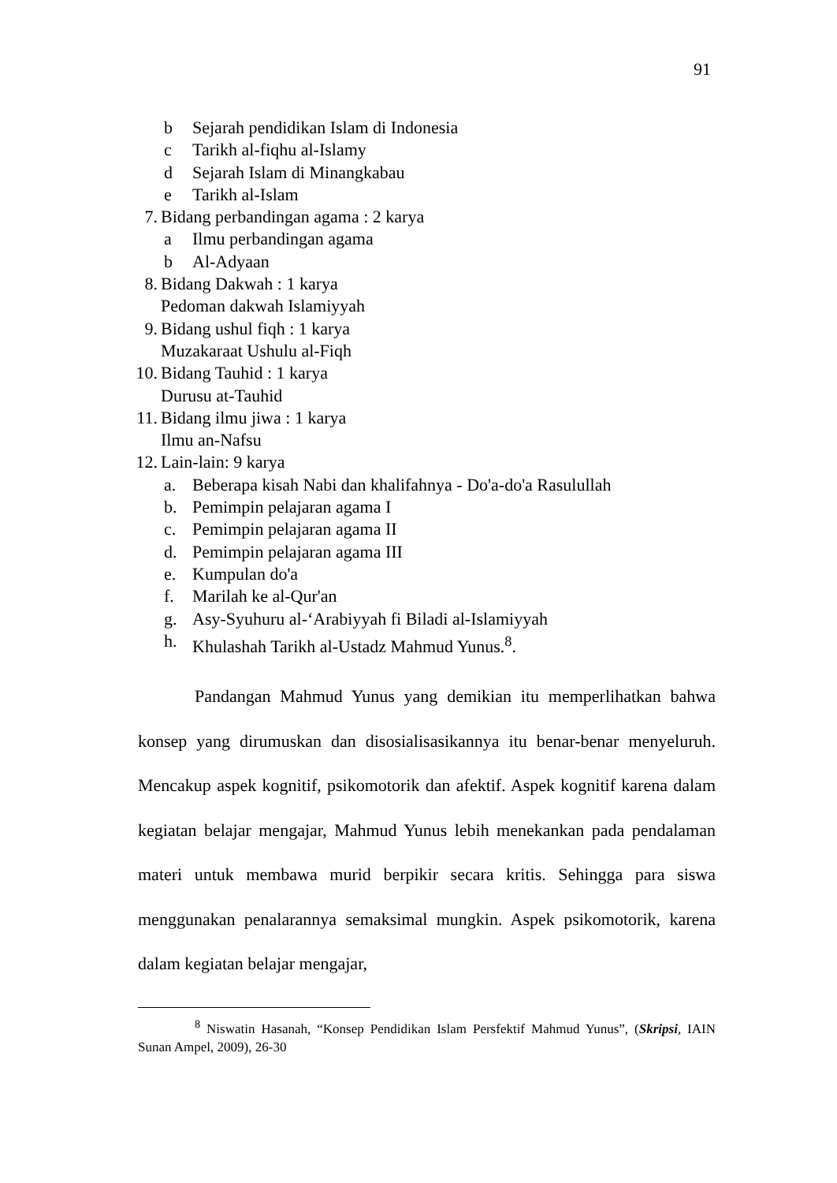91
b Sejarah pendidikan Islam di Indonesia
c Tarikh al-fiqhu al-Islamy
d Sejarah Islam di Minangkabau
e Tarikh al-Islam
7. Bidang perbandingan agama : 2 karya
a Ilmu perbandingan agama
b Al-Adyaan
8. Bidang Dakwah : 1 karya
Pedoman dakwah Islamiyyah
9. Bidang ushul fiqh : 1 karya
Muzakaraat Ushulu al-Fiqh
10. Bidang Tauhid : 1 karya
Durusu at-Tauhid
11. Bidang ilmu jiwa : 1 karya
Ilmu an-Nafsu
12. Lain-lain: 9 karya
a. Beberapa kisah Nabi dan khalifahnya - Do'a-do'a Rasulullah
b. Pemimpin pelajaran agama I
c. Pemimpin pelajaran agama II
d. Pemimpin pelajaran agama III
e. Kumpulan do'a
f. Marilah ke al-Qur'an
g. Asy-Syuhuru al-‘Arabiyyah fi Biladi al-Islamiyyah
h. Khulashah Tarikh al-Ustadz Mahmud Yunus.<sup>8</sup>.
Pandangan Mahmud Yunus yang demikian itu memperlihatkan bahwa konsep yang dirumuskan dan disosialisasikannya itu benar-benar menyeluruh. Mencakup aspek kognitif, psikomotorik dan afektif. Aspek kognitif karena dalam kegiatan belajar mengajar, Mahmud Yunus lebih menekankan pada pendalaman materi untuk membawa murid berpikir secara kritis. Sehingga para siswa menggunakan penalarannya semaksimal mungkin. Aspek psikomotorik, karena dalam kegiatan belajar mengajar,
<sup>8</sup> Niswatin Hasanah, “Konsep Pendidikan Islam Persfektif Mahmud Yunus”, (Skripsi, IAIN Sunan Ampel, 2009), 26-30